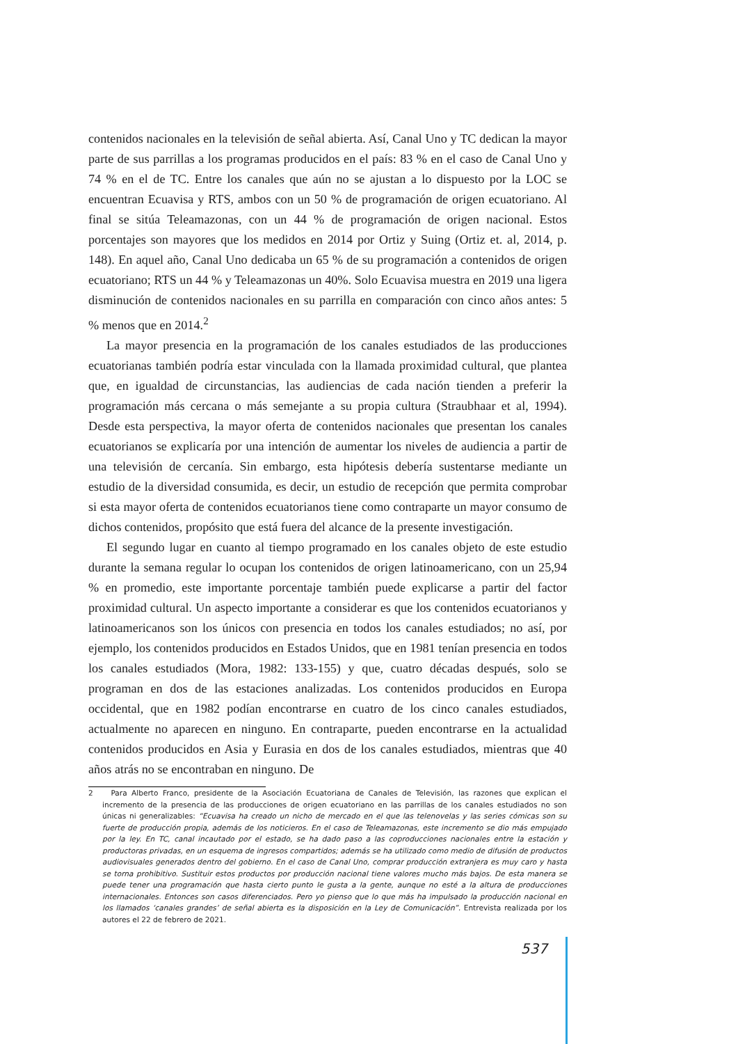contenidos nacionales en la televisión de señal abierta. Así, Canal Uno y TC dedican la mayor parte de sus parrillas a los programas producidos en el país: 83 % en el caso de Canal Uno y 74 % en el de TC. Entre los canales que aún no se ajustan a lo dispuesto por la LOC se encuentran Ecuavisa y RTS, ambos con un 50 % de programación de origen ecuatoriano. Al final se sitúa Teleamazonas, con un 44 % de programación de origen nacional. Estos porcentajes son mayores que los medidos en 2014 por Ortiz y Suing (Ortiz et. al, 2014, p. 148). En aquel año, Canal Uno dedicaba un 65 % de su programación a contenidos de origen ecuatoriano; RTS un 44 % y Teleamazonas un 40%. Solo Ecuavisa muestra en 2019 una ligera disminución de contenidos nacionales en su parrilla en comparación con cinco años antes: 5 % menos que en 2014.<sup>2</sup>
La mayor presencia en la programación de los canales estudiados de las producciones ecuatorianas también podría estar vinculada con la llamada proximidad cultural, que plantea que, en igualdad de circunstancias, las audiencias de cada nación tienden a preferir la programación más cercana o más semejante a su propia cultura (Straubhaar et al, 1994). Desde esta perspectiva, la mayor oferta de contenidos nacionales que presentan los canales ecuatorianos se explicaría por una intención de aumentar los niveles de audiencia a partir de una televisión de cercanía. Sin embargo, esta hipótesis debería sustentarse mediante un estudio de la diversidad consumida, es decir, un estudio de recepción que permita comprobar si esta mayor oferta de contenidos ecuatorianos tiene como contraparte un mayor consumo de dichos contenidos, propósito que está fuera del alcance de la presente investigación.
El segundo lugar en cuanto al tiempo programado en los canales objeto de este estudio durante la semana regular lo ocupan los contenidos de origen latinoamericano, con un 25,94 % en promedio, este importante porcentaje también puede explicarse a partir del factor proximidad cultural. Un aspecto importante a considerar es que los contenidos ecuatorianos y latinoamericanos son los únicos con presencia en todos los canales estudiados; no así, por ejemplo, los contenidos producidos en Estados Unidos, que en 1981 tenían presencia en todos los canales estudiados (Mora, 1982: 133-155) y que, cuatro décadas después, solo se programan en dos de las estaciones analizadas. Los contenidos producidos en Europa occidental, que en 1982 podían encontrarse en cuatro de los cinco canales estudiados, actualmente no aparecen en ninguno. En contraparte, pueden encontrarse en la actualidad contenidos producidos en Asia y Eurasia en dos de los canales estudiados, mientras que 40 años atrás no se encontraban en ninguno. De
2 Para Alberto Franco, presidente de la Asociación Ecuatoriana de Canales de Televisión, las razones que explican el incremento de la presencia de las producciones de origen ecuatoriano en las parrillas de los canales estudiados no son únicas ni generalizables: “Ecuavisa ha creado un nicho de mercado en el que las telenovelas y las series cómicas son su fuerte de producción propia, además de los noticieros. En el caso de Teleamazonas, este incremento se dio más empujado por la ley. En TC, canal incautado por el estado, se ha dado paso a las coproducciones nacionales entre la estación y productoras privadas, en un esquema de ingresos compartidos; además se ha utilizado como medio de difusión de productos audiovisuales generados dentro del gobierno. En el caso de Canal Uno, comprar producción extranjera es muy caro y hasta se torna prohibitivo. Sustituir estos productos por producción nacional tiene valores mucho más bajos. De esta manera se puede tener una programación que hasta cierto punto le gusta a la gente, aunque no esté a la altura de producciones internacionales. Entonces son casos diferenciados. Pero yo pienso que lo que más ha impulsado la producción nacional en los llamados ‘canales grandes’ de señal abierta es la disposición en la Ley de Comunicación”. Entrevista realizada por los autores el 22 de febrero de 2021.
537